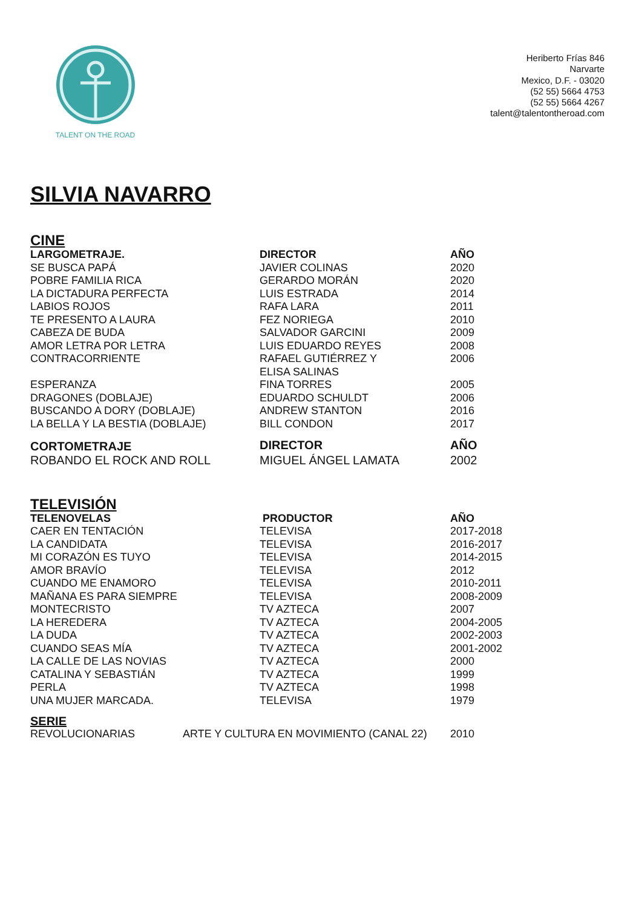TALENT ON THE ROAD
Heriberto Frías 846
Narvarte
Mexico, D.F. - 03020
(52 55) 5664 4753
(52 55) 5664 4267
talent@talentontheroad.com
SILVIA NAVARRO
CINE
| LARGOMETRAJE. | DIRECTOR | AÑO |
| --- | --- | --- |
| SE BUSCA PAPÁ | JAVIER COLINAS | 2020 |
| POBRE FAMILIA RICA | GERARDO MORÁN | 2020 |
| LA DICTADURA PERFECTA | LUIS ESTRADA | 2014 |
| LABIOS ROJOS | RAFA LARA | 2011 |
| TE PRESENTO A LAURA | FEZ NORIEGA | 2010 |
| CABEZA DE BUDA | SALVADOR GARCINI | 2009 |
| AMOR LETRA POR LETRA | LUIS EDUARDO REYES | 2008 |
| CONTRACORRIENTE | RAFAEL GUTIÉRREZ Y ELISA SALINAS | 2006 |
| ESPERANZA | FINA TORRES | 2005 |
| DRAGONES (DOBLAJE) | EDUARDO SCHULDT | 2006 |
| BUSCANDO A DORY (DOBLAJE) | ANDREW STANTON | 2016 |
| LA BELLA Y LA BESTIA (DOBLAJE) | BILL CONDON | 2017 |
| CORTOMETRAJE | DIRECTOR | AÑO |
| ROBANDO EL ROCK AND ROLL | MIGUEL ÁNGEL LAMATA | 2002 |
TELEVISIÓN
| TELENOVELAS | PRODUCTOR | AÑO |
| --- | --- | --- |
| CAER EN TENTACIÓN | TELEVISA | 2017-2018 |
| LA CANDIDATA | TELEVISA | 2016-2017 |
| MI CORAZÓN ES TUYO | TELEVISA | 2014-2015 |
| AMOR BRAVÍO | TELEVISA | 2012 |
| CUANDO ME ENAMORO | TELEVISA | 2010-2011 |
| MAÑANA ES PARA SIEMPRE | TELEVISA | 2008-2009 |
| MONTECRISTO | TV AZTECA | 2007 |
| LA HEREDERA | TV AZTECA | 2004-2005 |
| LA DUDA | TV AZTECA | 2002-2003 |
| CUANDO SEAS MÍA | TV AZTECA | 2001-2002 |
| LA CALLE DE LAS NOVIAS | TV AZTECA | 2000 |
| CATALINA Y SEBASTIÁN | TV AZTECA | 1999 |
| PERLA | TV AZTECA | 1998 |
| UNA MUJER MARCADA. | TELEVISA | 1979 |
SERIE
| REVOLUCIONARIAS | ARTE Y CULTURA EN MOVIMIENTO (CANAL 22) | 2010 |